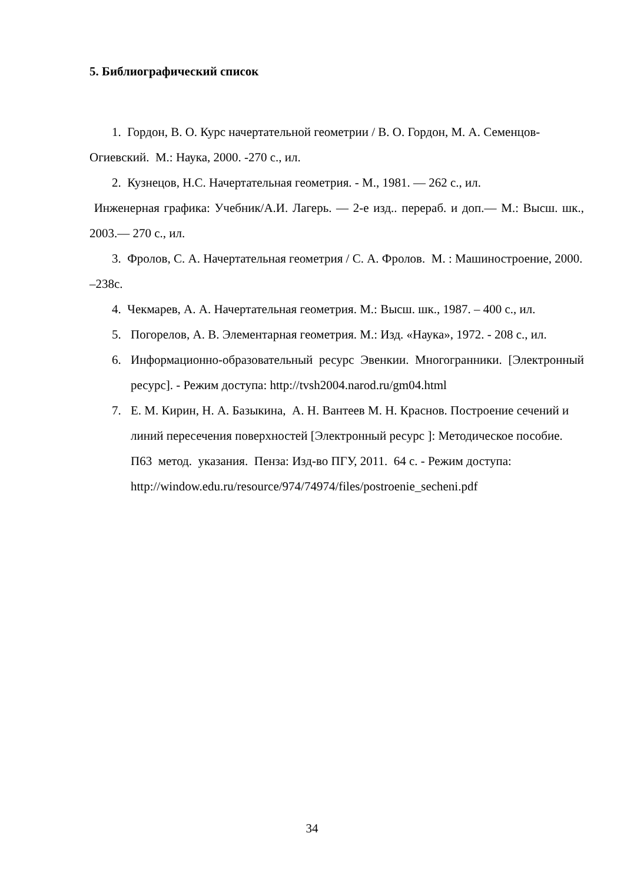5. Библиографический список
1. Гордон, В. О. Курс начертательной геометрии / В. О. Гордон, М. А. Семенцов-Огиевский. М.: Наука, 2000. -270 с., ил.
2. Кузнецов, Н.С. Начертательная геометрия. - М., 1981. — 262 с., ил.
Инженерная графика: Учебник/А.И. Лагерь. — 2-е изд.. перераб. и доп.— М.: Высш. шк., 2003.— 270 с., ил.
3. Фролов, С. А. Начертательная геометрия / С. А. Фролов. М. : Машиностроение, 2000. –238с.
4. Чекмарев, А. А. Начертательная геометрия. М.: Высш. шк., 1987. – 400 с., ил.
5. Погорелов, А. В. Элементарная геометрия. М.: Изд. «Наука», 1972. - 208 с., ил.
6. Информационно-образовательный ресурс Эвенкии. Многогранники. [Электронный ресурс]. - Режим доступа: http://tvsh2004.narod.ru/gm04.html
7. Е. М. Кирин, Н. А. Базыкина, А. Н. Вантеев М. Н. Краснов. Построение сечений и линий пересечения поверхностей [Электронный ресурс ]: Методическое пособие. П63 метод. указания. Пенза: Изд-во ПГУ, 2011. 64 с. - Режим доступа: http://window.edu.ru/resource/974/74974/files/postroenie_secheni.pdf
34